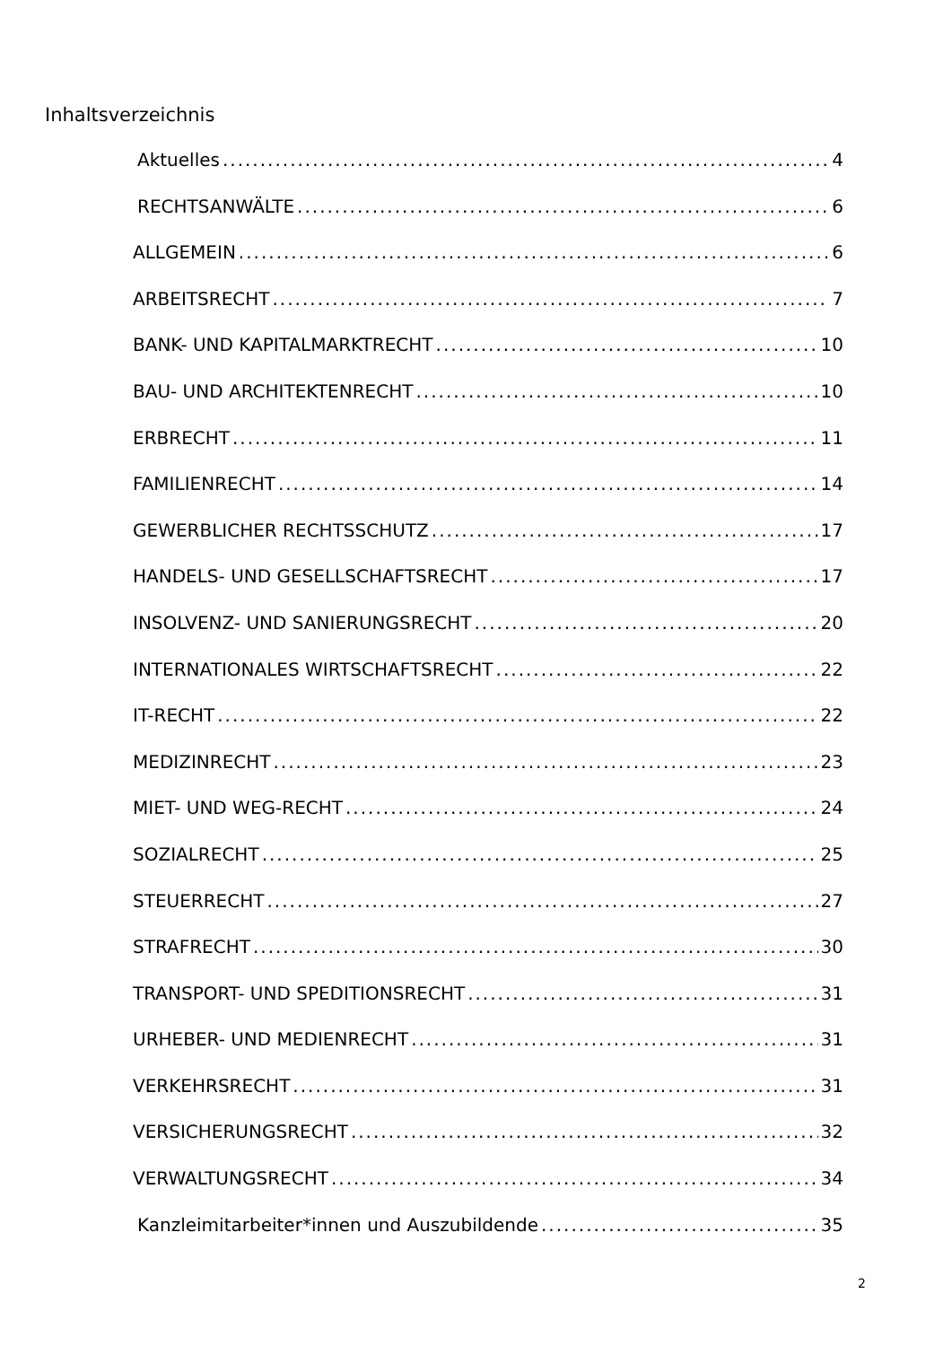Inhaltsverzeichnis
Aktuelles 4
RECHTSANWÄLTE 6
ALLGEMEIN 6
ARBEITSRECHT 7
BANK- UND KAPITALMARKTRECHT 10
BAU- UND ARCHITEKTENRECHT 10
ERBRECHT 11
FAMILIENRECHT 14
GEWERBLICHER RECHTSSCHUTZ 17
HANDELS- UND GESELLSCHAFTSRECHT 17
INSOLVENZ- UND SANIERUNGSRECHT 20
INTERNATIONALES WIRTSCHAFTSRECHT 22
IT-RECHT 22
MEDIZINRECHT 23
MIET- UND WEG-RECHT 24
SOZIALRECHT 25
STEUERRECHT 27
STRAFRECHT 30
TRANSPORT- UND SPEDITIONSRECHT 31
URHEBER- UND MEDIENRECHT 31
VERKEHRSRECHT 31
VERSICHERUNGSRECHT 32
VERWALTUNGSRECHT 34
Kanzleimitarbeiter*innen und Auszubildende 35
2